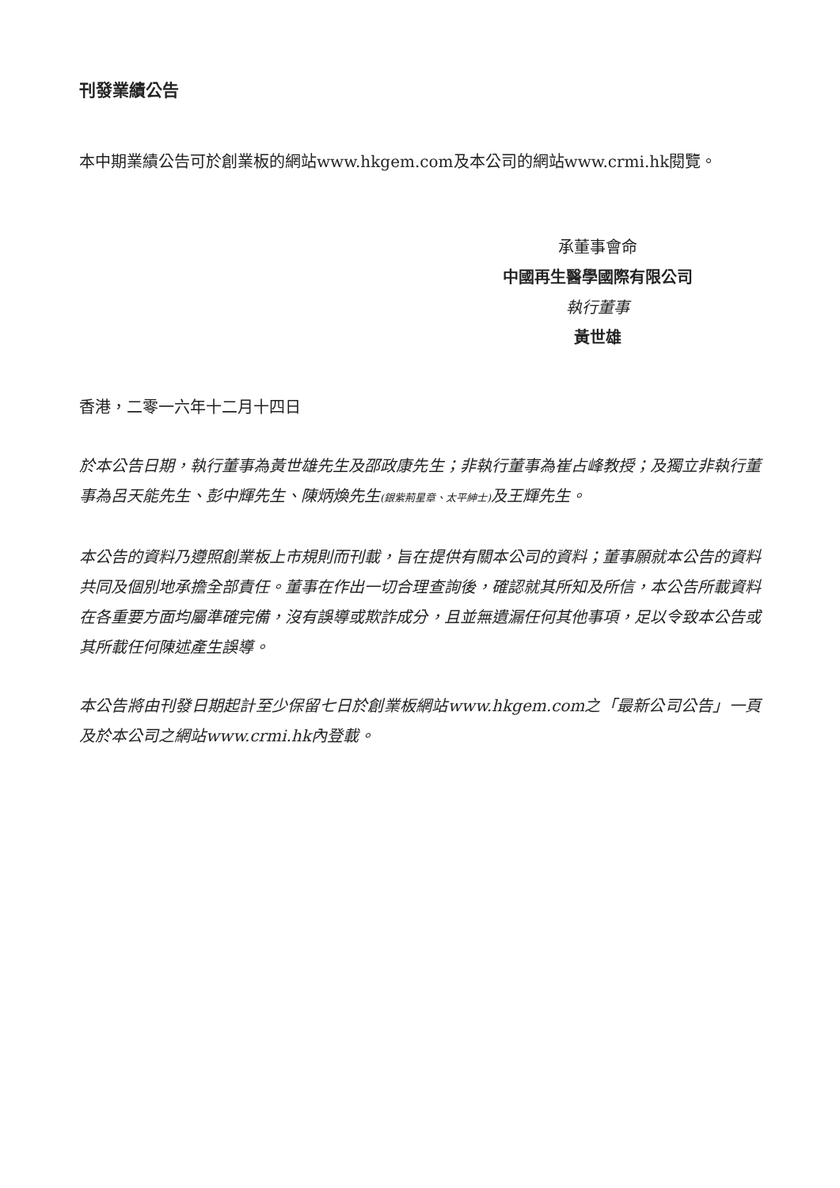刊發業績公告
本中期業績公告可於創業板的網站www.hkgem.com及本公司的網站www.crmi.hk閱覽。
承董事會命
中國再生醫學國際有限公司
執行董事
黃世雄
香港，二零一六年十二月十四日
於本公告日期，執行董事為黃世雄先生及邵政康先生；非執行董事為崔占峰教授；及獨立非執行董事為呂天能先生、彭中輝先生、陳炳煥先生(銀紫荊星章、太平紳士) 及王輝先生。
本公告的資料乃遵照創業板上市規則而刊載，旨在提供有關本公司的資料；董事願就本公告的資料共同及個別地承擔全部責任。董事在作出一切合理查詢後，確認就其所知及所信，本公告所載資料在各重要方面均屬準確完備，沒有誤導或欺詐成分，且並無遺漏任何其他事項，足以令致本公告或其所載任何陳述產生誤導。
本公告將由刊發日期起計至少保留七日於創業板網站www.hkgem.com之「最新公司公告」一頁及於本公司之網站www.crmi.hk內登載。